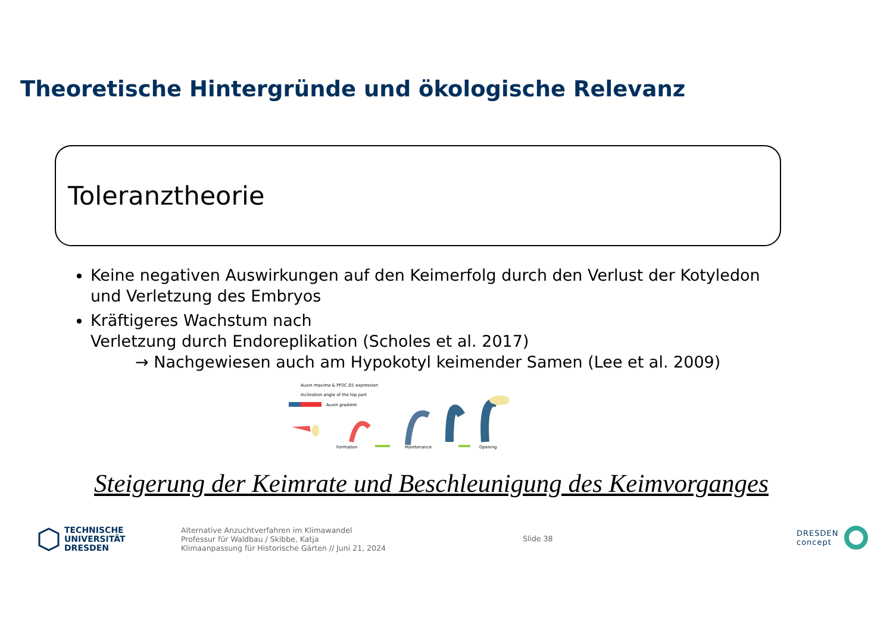Theoretische Hintergründe und ökologische Relevanz
Toleranztheorie
Keine negativen Auswirkungen auf den Keimerfolg durch den Verlust der Kotyledon und Verletzung des Embryos
Kräftigeres Wachstum nach
Verletzung durch Endoreplikation (Scholes et al. 2017)
→ Nachgewiesen auch am Hypokotyl keimender Samen (Lee et al. 2009)
Auxin maxima & PP2C.D1 expression
Inclination angle of the top part
Auxin gradient
Formation
Maintenance
Opening
Steigerung der Keimrate und Beschleunigung des Keimvorganges
TECHNISCHE
UNIVERSITÄT
DRESDEN
Alternative Anzuchtverfahren im Klimawandel
Professur für Waldbau / Skibbe, Katja
Klimaanpassung für Historische Gärten // Juni 21, 2024
Slide 38
DRESDEN
concept